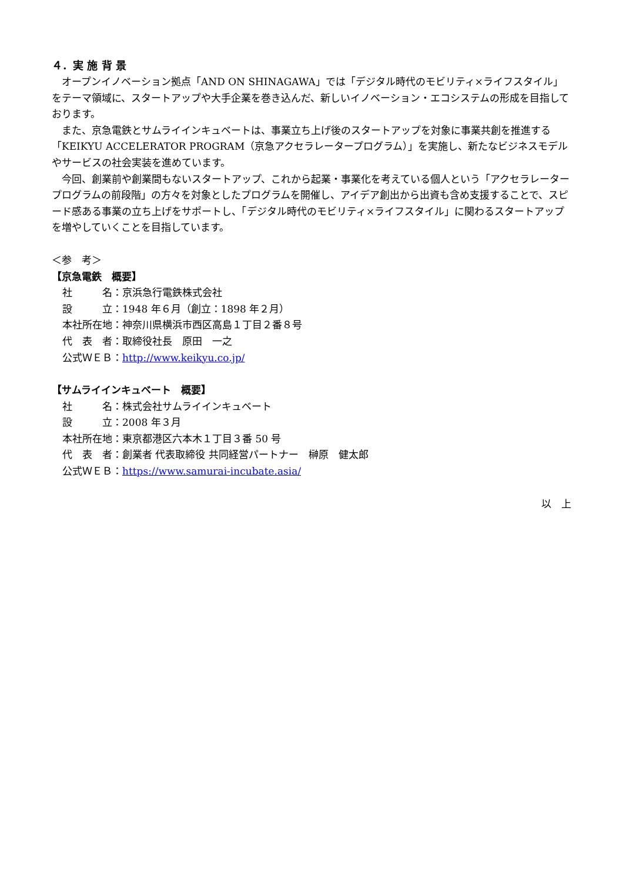４．実 施 背 景
オープンイノベーション拠点「AND ON SHINAGAWA」では「デジタル時代のモビリティ×ライフスタイル」をテーマ領域に、スタートアップや大手企業を巻き込んだ、新しいイノベーション・エコシステムの形成を目指しております。
また、京急電鉄とサムライインキュベートは、事業立ち上げ後のスタートアップを対象に事業共創を推進する「KEIKYU ACCELERATOR PROGRAM（京急アクセラレータープログラム）」を実施し、新たなビジネスモデルやサービスの社会実装を進めています。
今回、創業前や創業間もないスタートアップ、これから起業・事業化を考えている個人という「アクセラレータープログラムの前段階」の方々を対象としたプログラムを開催し、アイデア創出から出資も含め支援することで、スピード感ある事業の立ち上げをサポートし、「デジタル時代のモビリティ×ライフスタイル」に関わるスタートアップを増やしていくことを目指しています。
＜参　考＞
【京急電鉄　概要】
社　　　名：京浜急行電鉄株式会社
設　　　立：1948 年６月（創立：1898 年２月）
本社所在地：神奈川県横浜市西区高島１丁目２番８号
代　表　者：取締役社長　原田　一之
公式ＷＥＢ：http://www.keikyu.co.jp/
【サムライインキュベート　概要】
社　　　名：株式会社サムライインキュベート
設　　　立：2008 年３月
本社所在地：東京都港区六本木１丁目３番 50 号
代　表　者：創業者 代表取締役 共同経営パートナー　榊原　健太郎
公式ＷＥＢ：https://www.samurai-incubate.asia/
以　上